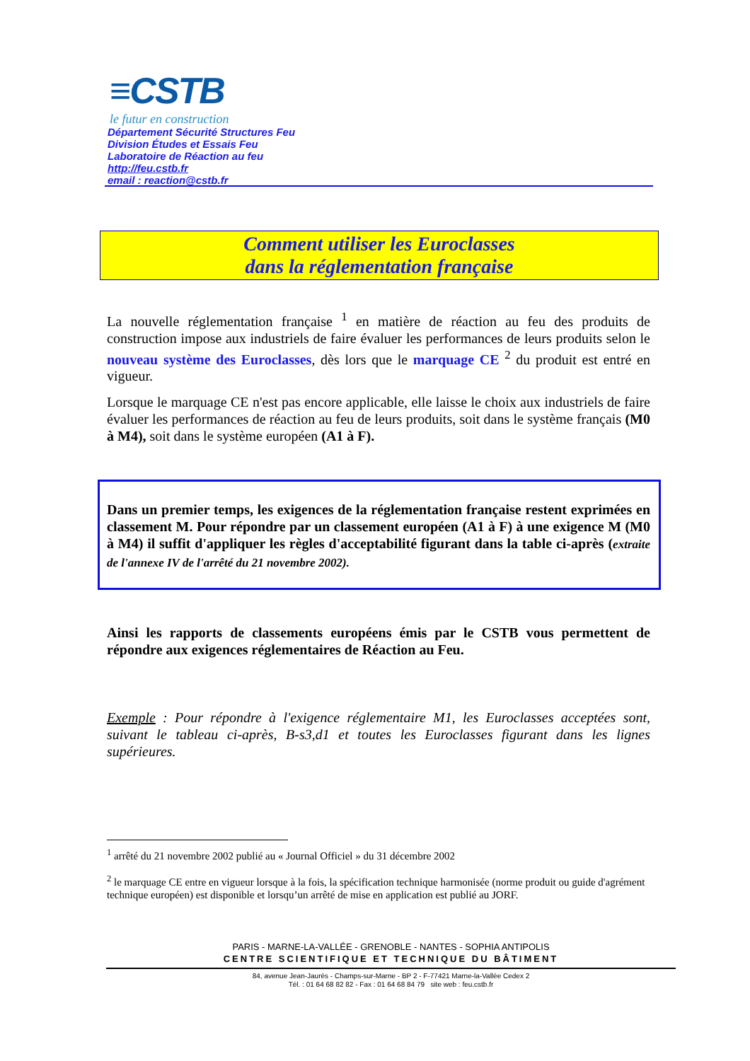≡CSTB
le futur en construction
Département Sécurité Structures Feu
Division Études et Essais Feu
Laboratoire de Réaction au feu
http://feu.cstb.fr
email : reaction@cstb.fr
Comment utiliser les Euroclasses
dans la réglementation française
La nouvelle réglementation française <sup>1</sup> en matière de réaction au feu des produits de construction impose aux industriels de faire évaluer les performances de leurs produits selon le nouveau système des Euroclasses, dès lors que le marquage CE <sup>2</sup> du produit est entré en vigueur.
Lorsque le marquage CE n'est pas encore applicable, elle laisse le choix aux industriels de faire évaluer les performances de réaction au feu de leurs produits, soit dans le système français (M0 à M4), soit dans le système européen (A1 à F).
Dans un premier temps, les exigences de la réglementation française restent exprimées en classement M. Pour répondre par un classement européen (A1 à F) à une exigence M (M0 à M4) il suffit d'appliquer les règles d'acceptabilité figurant dans la table ci-après (extraite de l'annexe IV de l'arrêté du 21 novembre 2002).
Ainsi les rapports de classements européens émis par le CSTB vous permettent de répondre aux exigences réglementaires de Réaction au Feu.
Exemple : Pour répondre à l'exigence réglementaire M1, les Euroclasses acceptées sont, suivant le tableau ci-après, B-s3,d1 et toutes les Euroclasses figurant dans les lignes supérieures.
<sup>1</sup> arrêté du 21 novembre 2002 publié au « Journal Officiel » du 31 décembre 2002
<sup>2</sup> le marquage CE entre en vigueur lorsque à la fois, la spécification technique harmonisée (norme produit ou guide d'agrément technique européen) est disponible et lorsqu’un arrêté de mise en application est publié au JORF.
PARIS - MARNE-LA-VALLÉE - GRENOBLE - NANTES - SOPHIA ANTIPOLIS
CENTRE SCIENTIFIQUE ET TECHNIQUE DU BÂTIMENT
84, avenue Jean-Jaurès - Champs-sur-Marne - BP 2 - F-77421 Marne-la-Vallée Cedex 2
Tél. : 01 64 68 82 82 - Fax : 01 64 68 84 79 site web : feu.cstb.fr